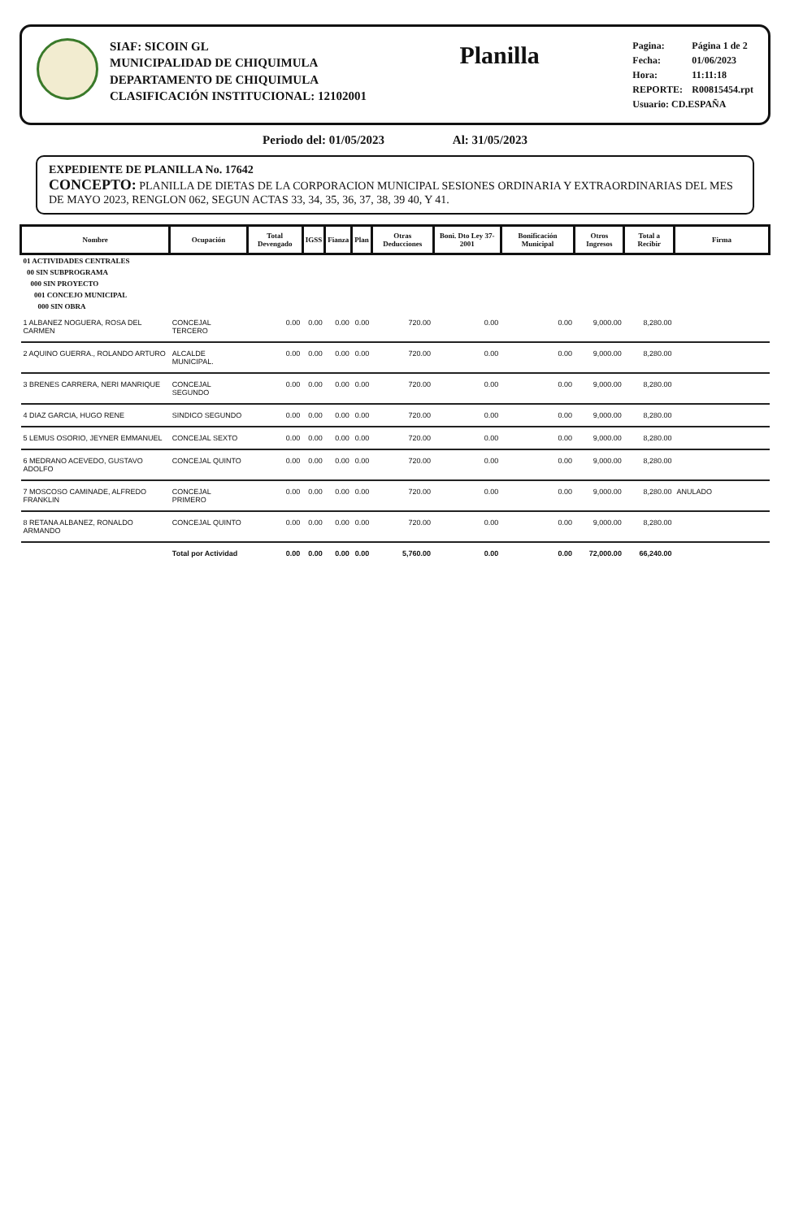SIAF: SICOIN GL
MUNICIPALIDAD DE CHIQUIMULA
DEPARTAMENTO DE CHIQUIMULA
CLASIFICACIÓN INSTITUCIONAL: 12102001
Planilla
Pagina: Página 1 de 2
Fecha: 01/06/2023
Hora: 11:11:18
REPORTE: R00815454.rpt
Usuario: CD.ESPAÑA
Periodo del: 01/05/2023 Al: 31/05/2023
EXPEDIENTE DE PLANILLA No. 17642
CONCEPTO: PLANILLA DE DIETAS DE LA CORPORACION MUNICIPAL SESIONES ORDINARIA Y EXTRAORDINARIAS DEL MES DE MAYO 2023, RENGLON 062, SEGUN ACTAS 33, 34, 35, 36, 37, 38, 39 40, Y 41.
| Nombre | Ocupación | Total Devengado | IGSS | Fianza | Plan | Otras Deducciones | Boni. Dto Ley 37-2001 | Bonificación Municipal | Otros Ingresos | Total a Recibir | Firma |
| --- | --- | --- | --- | --- | --- | --- | --- | --- | --- | --- | --- |
| 01 ACTIVIDADES CENTRALES | | | | | | | | | | | |
| 00 SIN SUBPROGRAMA | | | | | | | | | | | |
| 000 SIN PROYECTO | | | | | | | | | | | |
| 001 CONCEJO MUNICIPAL | | | | | | | | | | | |
| 000 SIN OBRA | | | | | | | | | | | |
| 1 ALBANEZ NOGUERA, ROSA DEL CARMEN | CONCEJAL TERCERO | 0.00 | 0.00 | 0.00 | 0.00 | 720.00 | 0.00 | 0.00 | 9,000.00 | 8,280.00 | |
| 2 AQUINO GUERRA., ROLANDO ARTURO | ALCALDE MUNICIPAL. | 0.00 | 0.00 | 0.00 | 0.00 | 720.00 | 0.00 | 0.00 | 9,000.00 | 8,280.00 | |
| 3 BRENES CARRERA, NERI MANRIQUE | CONCEJAL SEGUNDO | 0.00 | 0.00 | 0.00 | 0.00 | 720.00 | 0.00 | 0.00 | 9,000.00 | 8,280.00 | |
| 4 DIAZ GARCIA, HUGO RENE | SINDICO SEGUNDO | 0.00 | 0.00 | 0.00 | 0.00 | 720.00 | 0.00 | 0.00 | 9,000.00 | 8,280.00 | |
| 5 LEMUS OSORIO, JEYNER EMMANUEL | CONCEJAL SEXTO | 0.00 | 0.00 | 0.00 | 0.00 | 720.00 | 0.00 | 0.00 | 9,000.00 | 8,280.00 | |
| 6 MEDRANO ACEVEDO, GUSTAVO ADOLFO | CONCEJAL QUINTO | 0.00 | 0.00 | 0.00 | 0.00 | 720.00 | 0.00 | 0.00 | 9,000.00 | 8,280.00 | |
| 7 MOSCOSO CAMINADE, ALFREDO FRANKLIN | CONCEJAL PRIMERO | 0.00 | 0.00 | 0.00 | 0.00 | 720.00 | 0.00 | 0.00 | 9,000.00 | 8,280.00 | ANULADO |
| 8 RETANA ALBANEZ, RONALDO ARMANDO | CONCEJAL QUINTO | 0.00 | 0.00 | 0.00 | 0.00 | 720.00 | 0.00 | 0.00 | 9,000.00 | 8,280.00 | |
| | Total por Actividad | 0.00 | 0.00 | 0.00 | 0.00 | 5,760.00 | 0.00 | 0.00 | 72,000.00 | 66,240.00 | |